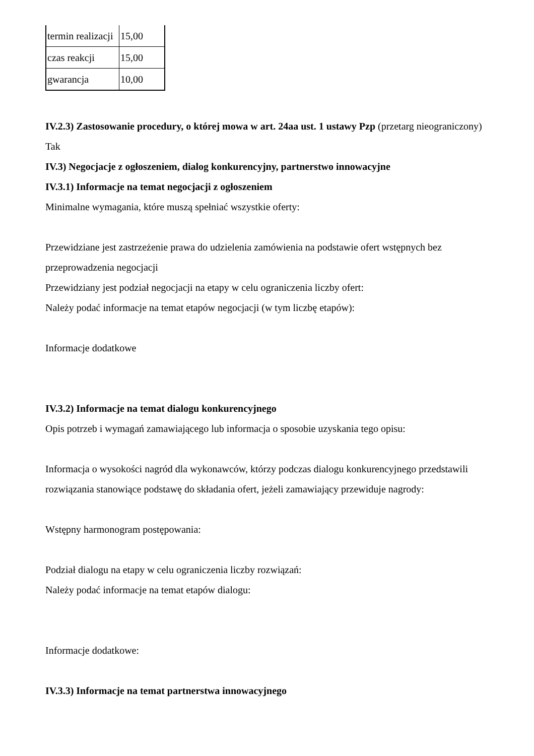| termin realizacji | 15,00 |
| czas reakcji | 15,00 |
| gwarancja | 10,00 |
IV.2.3) Zastosowanie procedury, o której mowa w art. 24aa ust. 1 ustawy Pzp (przetarg nieograniczony)
Tak
IV.3) Negocjacje z ogłoszeniem, dialog konkurencyjny, partnerstwo innowacyjne
IV.3.1) Informacje na temat negocjacji z ogłoszeniem
Minimalne wymagania, które muszą spełniać wszystkie oferty:
Przewidziane jest zastrzeżenie prawa do udzielenia zamówienia na podstawie ofert wstępnych bez przeprowadzenia negocjacji
Przewidziany jest podział negocjacji na etapy w celu ograniczenia liczby ofert:
Należy podać informacje na temat etapów negocjacji (w tym liczbę etapów):
Informacje dodatkowe
IV.3.2) Informacje na temat dialogu konkurencyjnego
Opis potrzeb i wymagań zamawiającego lub informacja o sposobie uzyskania tego opisu:
Informacja o wysokości nagród dla wykonawców, którzy podczas dialogu konkurencyjnego przedstawili rozwiązania stanowiące podstawę do składania ofert, jeżeli zamawiający przewiduje nagrody:
Wstępny harmonogram postępowania:
Podział dialogu na etapy w celu ograniczenia liczby rozwiązań:
Należy podać informacje na temat etapów dialogu:
Informacje dodatkowe:
IV.3.3) Informacje na temat partnerstwa innowacyjnego